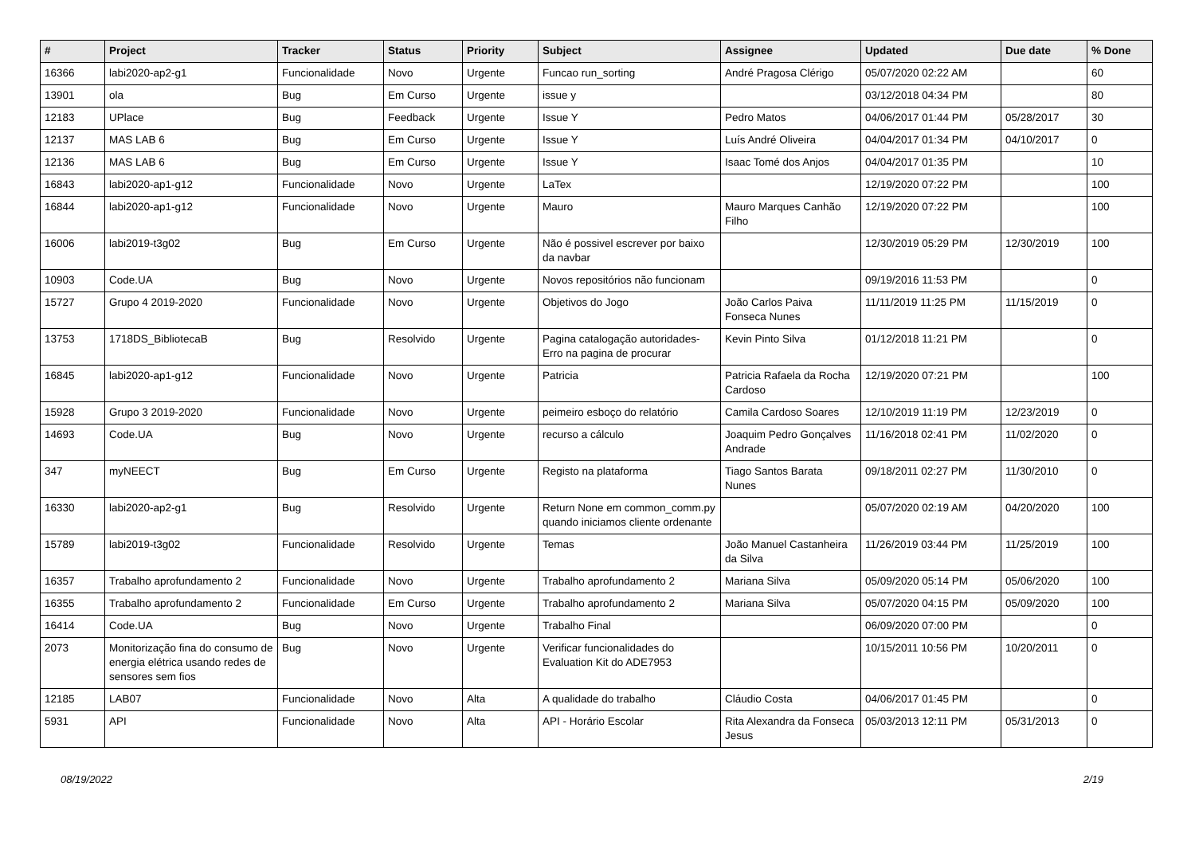| # | Project | Tracker | Status | Priority | Subject | Assignee | Updated | Due date | % Done |
| --- | --- | --- | --- | --- | --- | --- | --- | --- | --- |
| 16366 | labi2020-ap2-g1 | Funcionalidade | Novo | Urgente | Funcao run_sorting | André Pragosa Clérigo | 05/07/2020 02:22 AM | | 60 |
| 13901 | ola | Bug | Em Curso | Urgente | issue y | | 03/12/2018 04:34 PM | | 80 |
| 12183 | UPlace | Bug | Feedback | Urgente | Issue Y | Pedro Matos | 04/06/2017 01:44 PM | 05/28/2017 | 30 |
| 12137 | MAS LAB 6 | Bug | Em Curso | Urgente | Issue Y | Luís André Oliveira | 04/04/2017 01:34 PM | 04/10/2017 | 0 |
| 12136 | MAS LAB 6 | Bug | Em Curso | Urgente | Issue Y | Isaac Tomé dos Anjos | 04/04/2017 01:35 PM | | 10 |
| 16843 | labi2020-ap1-g12 | Funcionalidade | Novo | Urgente | LaTex | | 12/19/2020 07:22 PM | | 100 |
| 16844 | labi2020-ap1-g12 | Funcionalidade | Novo | Urgente | Mauro | Mauro Marques Canhão Filho | 12/19/2020 07:22 PM | | 100 |
| 16006 | labi2019-t3g02 | Bug | Em Curso | Urgente | Não é possivel escrever por baixo da navbar | | 12/30/2019 05:29 PM | 12/30/2019 | 100 |
| 10903 | Code.UA | Bug | Novo | Urgente | Novos repositórios não funcionam | | 09/19/2016 11:53 PM | | 0 |
| 15727 | Grupo 4 2019-2020 | Funcionalidade | Novo | Urgente | Objetivos do Jogo | João Carlos Paiva Fonseca Nunes | 11/11/2019 11:25 PM | 11/15/2019 | 0 |
| 13753 | 1718DS_BibliotecaB | Bug | Resolvido | Urgente | Pagina catalogação autoridades-Erro na pagina de procurar | Kevin Pinto Silva | 01/12/2018 11:21 PM | | 0 |
| 16845 | labi2020-ap1-g12 | Funcionalidade | Novo | Urgente | Patricia | Patricia Rafaela da Rocha Cardoso | 12/19/2020 07:21 PM | | 100 |
| 15928 | Grupo 3 2019-2020 | Funcionalidade | Novo | Urgente | peimeiro esboço do relatório | Camila Cardoso Soares | 12/10/2019 11:19 PM | 12/23/2019 | 0 |
| 14693 | Code.UA | Bug | Novo | Urgente | recurso a cálculo | Joaquim Pedro Gonçalves Andrade | 11/16/2018 02:41 PM | 11/02/2020 | 0 |
| 347 | myNEECT | Bug | Em Curso | Urgente | Registo na plataforma | Tiago Santos Barata Nunes | 09/18/2011 02:27 PM | 11/30/2010 | 0 |
| 16330 | labi2020-ap2-g1 | Bug | Resolvido | Urgente | Return None em common_comm.py quando iniciamos cliente ordenante | | 05/07/2020 02:19 AM | 04/20/2020 | 100 |
| 15789 | labi2019-t3g02 | Funcionalidade | Resolvido | Urgente | Temas | João Manuel Castanheira da Silva | 11/26/2019 03:44 PM | 11/25/2019 | 100 |
| 16357 | Trabalho aprofundamento 2 | Funcionalidade | Novo | Urgente | Trabalho aprofundamento 2 | Mariana Silva | 05/09/2020 05:14 PM | 05/06/2020 | 100 |
| 16355 | Trabalho aprofundamento 2 | Funcionalidade | Em Curso | Urgente | Trabalho aprofundamento 2 | Mariana Silva | 05/07/2020 04:15 PM | 05/09/2020 | 100 |
| 16414 | Code.UA | Bug | Novo | Urgente | Trabalho Final | | 06/09/2020 07:00 PM | | 0 |
| 2073 | Monitorização fina do consumo de energia elétrica usando redes de sensores sem fios | Bug | Novo | Urgente | Verificar funcionalidades do Evaluation Kit do ADE7953 | | 10/15/2011 10:56 PM | 10/20/2011 | 0 |
| 12185 | LAB07 | Funcionalidade | Novo | Alta | A qualidade do trabalho | Cláudio Costa | 04/06/2017 01:45 PM | | 0 |
| 5931 | API | Funcionalidade | Novo | Alta | API - Horário Escolar | Rita Alexandra da Fonseca Jesus | 05/03/2013 12:11 PM | 05/31/2013 | 0 |
08/19/2022 2/19